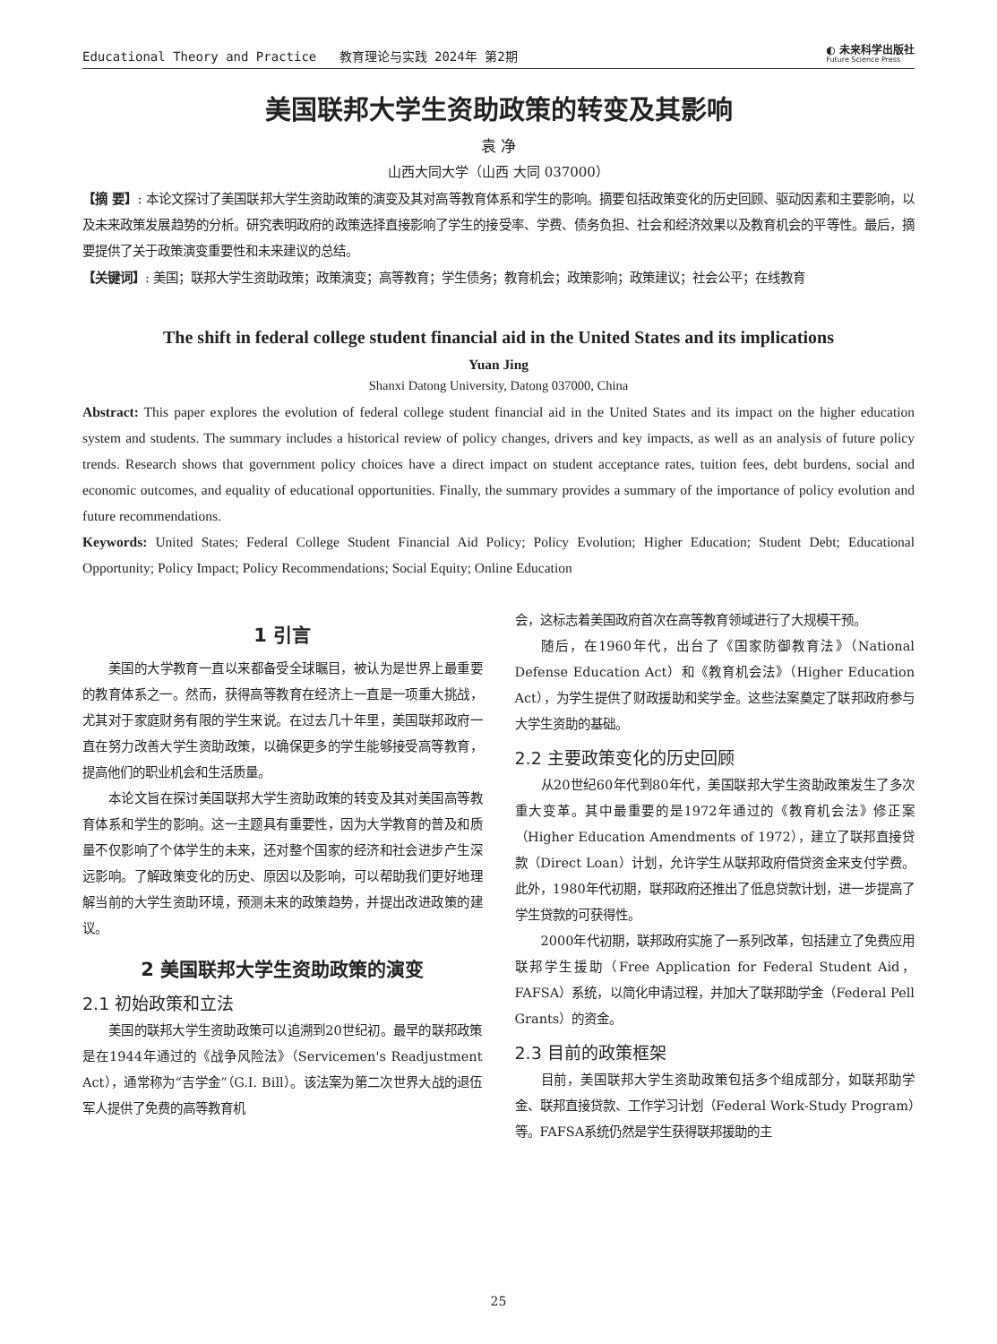Educational Theory and Practice 教育理论与实践 2024年 第2期 ◐ 未来科学出版社
Future Science Press
美国联邦大学生资助政策的转变及其影响
袁 净
山西大同大学（山西 大同 037000）
【摘 要】: 本论文探讨了美国联邦大学生资助政策的演变及其对高等教育体系和学生的影响。摘要包括政策变化的历史回顾、驱动因素和主要影响，以及未来政策发展趋势的分析。研究表明政府的政策选择直接影响了学生的接受率、学费、债务负担、社会和经济效果以及教育机会的平等性。最后，摘要提供了关于政策演变重要性和未来建议的总结。
【关键词】: 美国；联邦大学生资助政策；政策演变；高等教育；学生债务；教育机会；政策影响；政策建议；社会公平；在线教育
The shift in federal college student financial aid in the United States and its implications
Yuan Jing
Shanxi Datong University, Datong 037000, China
Abstract: This paper explores the evolution of federal college student financial aid in the United States and its impact on the higher education system and students. The summary includes a historical review of policy changes, drivers and key impacts, as well as an analysis of future policy trends. Research shows that government policy choices have a direct impact on student acceptance rates, tuition fees, debt burdens, social and economic outcomes, and equality of educational opportunities. Finally, the summary provides a summary of the importance of policy evolution and future recommendations.
Keywords: United States; Federal College Student Financial Aid Policy; Policy Evolution; Higher Education; Student Debt; Educational Opportunity; Policy Impact; Policy Recommendations; Social Equity; Online Education
1 引言
美国的大学教育一直以来都备受全球瞩目，被认为是世界上最重要的教育体系之一。然而，获得高等教育在经济上一直是一项重大挑战，尤其对于家庭财务有限的学生来说。在过去几十年里，美国联邦政府一直在努力改善大学生资助政策，以确保更多的学生能够接受高等教育，提高他们的职业机会和生活质量。
本论文旨在探讨美国联邦大学生资助政策的转变及其对美国高等教育体系和学生的影响。这一主题具有重要性，因为大学教育的普及和质量不仅影响了个体学生的未来，还对整个国家的经济和社会进步产生深远影响。了解政策变化的历史、原因以及影响，可以帮助我们更好地理解当前的大学生资助环境，预测未来的政策趋势，并提出改进政策的建议。
2 美国联邦大学生资助政策的演变
2.1 初始政策和立法
美国的联邦大学生资助政策可以追溯到20世纪初。最早的联邦政策是在1944年通过的《战争风险法》（Servicemen's Readjustment Act），通常称为“吉学金”（G.I. Bill）。该法案为第二次世界大战的退伍军人提供了免费的高等教育机
会，这标志着美国政府首次在高等教育领域进行了大规模干预。
随后，在1960年代，出台了《国家防御教育法》（National Defense Education Act）和《教育机会法》（Higher Education Act），为学生提供了财政援助和奖学金。这些法案奠定了联邦政府参与大学生资助的基础。
2.2 主要政策变化的历史回顾
从20世纪60年代到80年代，美国联邦大学生资助政策发生了多次重大变革。其中最重要的是1972年通过的《教育机会法》修正案（Higher Education Amendments of 1972），建立了联邦直接贷款（Direct Loan）计划，允许学生从联邦政府借贷资金来支付学费。此外，1980年代初期，联邦政府还推出了低息贷款计划，进一步提高了学生贷款的可获得性。
2000年代初期，联邦政府实施了一系列改革，包括建立了免费应用联邦学生援助（Free Application for Federal Student Aid，FAFSA）系统，以简化申请过程，并加大了联邦助学金（Federal Pell Grants）的资金。
2.3 目前的政策框架
目前，美国联邦大学生资助政策包括多个组成部分，如联邦助学金、联邦直接贷款、工作学习计划（Federal Work-Study Program）等。FAFSA系统仍然是学生获得联邦援助的主
25